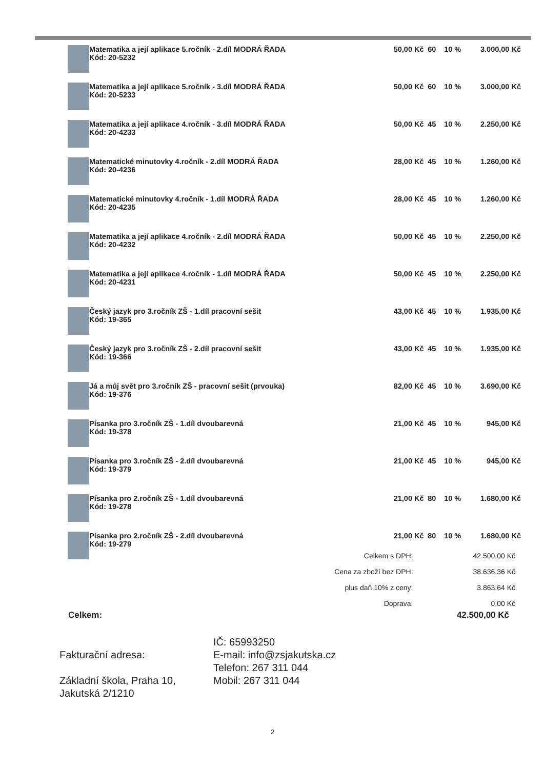| | Matematika a její aplikace 5.ročník - 2.díl MODRÁ ŘADA Kód: 20-5232 | 50,00 Kč | 60 | 10 % | 3.000,00 Kč |
| | Matematika a její aplikace 5.ročník - 3.díl MODRÁ ŘADA Kód: 20-5233 | 50,00 Kč | 60 | 10 % | 3.000,00 Kč |
| | Matematika a její aplikace 4.ročník - 3.díl MODRÁ ŘADA Kód: 20-4233 | 50,00 Kč | 45 | 10 % | 2.250,00 Kč |
| | Matematické minutovky 4.ročník - 2.díl MODRÁ ŘADA Kód: 20-4236 | 28,00 Kč | 45 | 10 % | 1.260,00 Kč |
| | Matematické minutovky 4.ročník - 1.díl MODRÁ ŘADA Kód: 20-4235 | 28,00 Kč | 45 | 10 % | 1.260,00 Kč |
| | Matematika a její aplikace 4.ročník - 2.díl MODRÁ ŘADA Kód: 20-4232 | 50,00 Kč | 45 | 10 % | 2.250,00 Kč |
| | Matematika a její aplikace 4.ročník - 1.díl MODRÁ ŘADA Kód: 20-4231 | 50,00 Kč | 45 | 10 % | 2.250,00 Kč |
| | Český jazyk pro 3.ročník ZŠ - 1.díl pracovní sešit Kód: 19-365 | 43,00 Kč | 45 | 10 % | 1.935,00 Kč |
| | Český jazyk pro 3.ročník ZŠ - 2.díl pracovní sešit Kód: 19-366 | 43,00 Kč | 45 | 10 % | 1.935,00 Kč |
| | Já a můj svět pro 3.ročník ZŠ - pracovní sešit (prvouka) Kód: 19-376 | 82,00 Kč | 45 | 10 % | 3.690,00 Kč |
| | Písanka pro 3.ročník ZŠ - 1.díl dvoubarevná Kód: 19-378 | 21,00 Kč | 45 | 10 % | 945,00 Kč |
| | Písanka pro 3.ročník ZŠ - 2.díl dvoubarevná Kód: 19-379 | 21,00 Kč | 45 | 10 % | 945,00 Kč |
| | Písanka pro 2.ročník ZŠ - 1.díl dvoubarevná Kód: 19-278 | 21,00 Kč | 80 | 10 % | 1.680,00 Kč |
| | Písanka pro 2.ročník ZŠ - 2.díl dvoubarevná Kód: 19-279 | 21,00 Kč | 80 | 10 % | 1.680,00 Kč |
| Celkem s DPH: | 42.500,00 Kč |
| Cena za zboží bez DPH: | 38.636,36 Kč |
| plus daň 10% z ceny: | 3.863,64 Kč |
| Doprava: | 0,00 Kč |
Celkem: 42.500,00 Kč
Fakturační adresa:
Základní škola, Praha 10,
Jakutská 2/1210
IČ: 65993250
E-mail: info@zsjakutska.cz
Telefon: 267 311 044
Mobil: 267 311 044
2